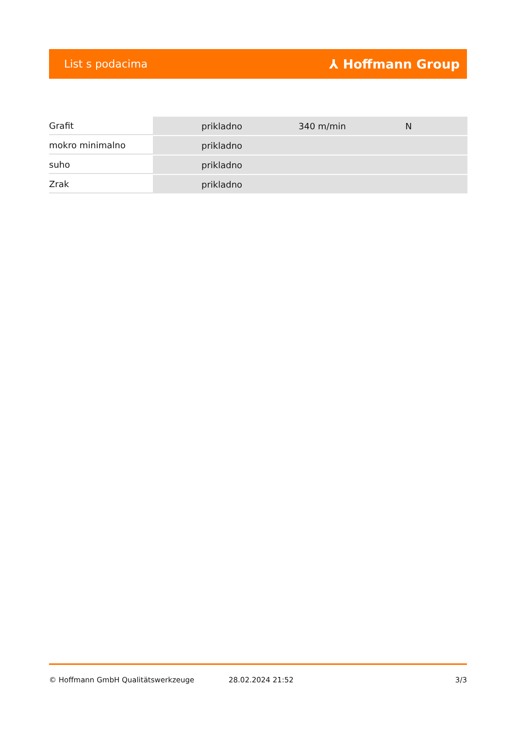List s podacima ⅄ Hoffmann Group
| Grafit | | prikladno | 340 m/min | N |
| mokro minimalno | | prikladno | | |
| suho | | prikladno | | |
| Zrak | | prikladno | | |
© Hoffmann GmbH Qualitätswerkzeuge 28.02.2024 21:52 3/3